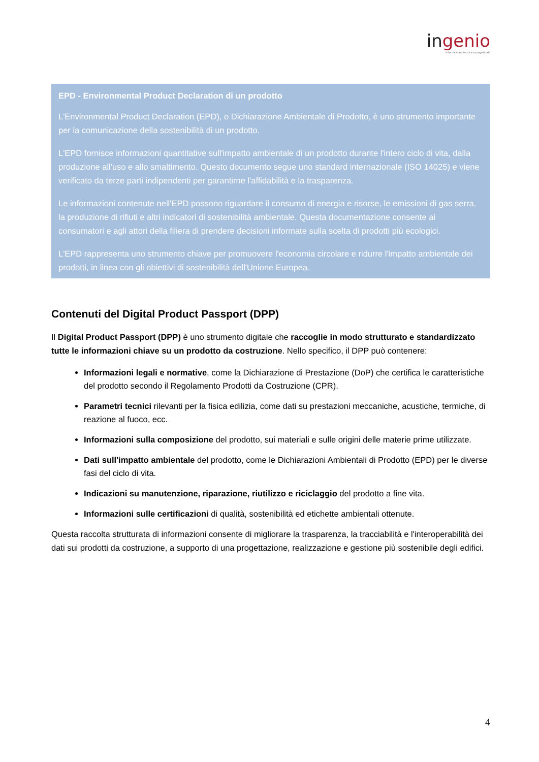ingenio
Informazione tecnica e progettuale
EPD - Environmental Product Declaration di un prodotto
L'Environmental Product Declaration (EPD), o Dichiarazione Ambientale di Prodotto, è uno strumento importante per la comunicazione della sostenibilità di un prodotto.
L'EPD fornisce informazioni quantitative sull'impatto ambientale di un prodotto durante l'intero ciclo di vita, dalla produzione all'uso e allo smaltimento. Questo documento segue uno standard internazionale (ISO 14025) e viene verificato da terze parti indipendenti per garantirne l'affidabilità e la trasparenza.
Le informazioni contenute nell'EPD possono riguardare il consumo di energia e risorse, le emissioni di gas serra, la produzione di rifiuti e altri indicatori di sostenibilità ambientale. Questa documentazione consente ai consumatori e agli attori della filiera di prendere decisioni informate sulla scelta di prodotti più ecologici.
L'EPD rappresenta uno strumento chiave per promuovere l'economia circolare e ridurre l'impatto ambientale dei prodotti, in linea con gli obiettivi di sostenibilità dell'Unione Europea.
Contenuti del Digital Product Passport (DPP)
Il Digital Product Passport (DPP) è uno strumento digitale che raccoglie in modo strutturato e standardizzato tutte le informazioni chiave su un prodotto da costruzione. Nello specifico, il DPP può contenere:
Informazioni legali e normative, come la Dichiarazione di Prestazione (DoP) che certifica le caratteristiche del prodotto secondo il Regolamento Prodotti da Costruzione (CPR).
Parametri tecnici rilevanti per la fisica edilizia, come dati su prestazioni meccaniche, acustiche, termiche, di reazione al fuoco, ecc.
Informazioni sulla composizione del prodotto, sui materiali e sulle origini delle materie prime utilizzate.
Dati sull'impatto ambientale del prodotto, come le Dichiarazioni Ambientali di Prodotto (EPD) per le diverse fasi del ciclo di vita.
Indicazioni su manutenzione, riparazione, riutilizzo e riciclaggio del prodotto a fine vita.
Informazioni sulle certificazioni di qualità, sostenibilità ed etichette ambientali ottenute.
Questa raccolta strutturata di informazioni consente di migliorare la trasparenza, la tracciabilità e l'interoperabilità dei dati sui prodotti da costruzione, a supporto di una progettazione, realizzazione e gestione più sostenibile degli edifici.
4